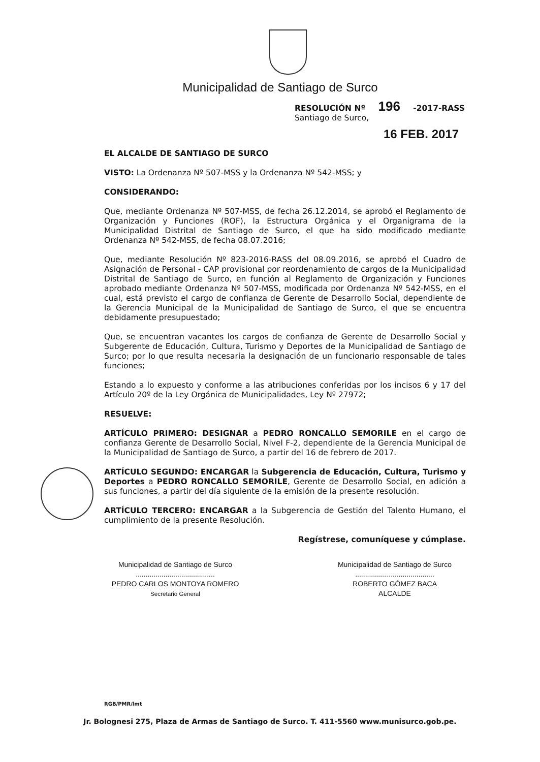Municipalidad de Santiago de Surco
RESOLUCIÓN Nº 196 -2017-RASS
Santiago de Surco,
16 FEB. 2017
EL ALCALDE DE SANTIAGO DE SURCO
VISTO: La Ordenanza Nº 507-MSS y la Ordenanza Nº 542-MSS; y
CONSIDERANDO:
Que, mediante Ordenanza Nº 507-MSS, de fecha 26.12.2014, se aprobó el Reglamento de Organización y Funciones (ROF), la Estructura Orgánica y el Organigrama de la Municipalidad Distrital de Santiago de Surco, el que ha sido modificado mediante Ordenanza Nº 542-MSS, de fecha 08.07.2016;
Que, mediante Resolución Nº 823-2016-RASS del 08.09.2016, se aprobó el Cuadro de Asignación de Personal - CAP provisional por reordenamiento de cargos de la Municipalidad Distrital de Santiago de Surco, en función al Reglamento de Organización y Funciones aprobado mediante Ordenanza Nº 507-MSS, modificada por Ordenanza Nº 542-MSS, en el cual, está previsto el cargo de confianza de Gerente de Desarrollo Social, dependiente de la Gerencia Municipal de la Municipalidad de Santiago de Surco, el que se encuentra debidamente presupuestado;
Que, se encuentran vacantes los cargos de confianza de Gerente de Desarrollo Social y Subgerente de Educación, Cultura, Turismo y Deportes de la Municipalidad de Santiago de Surco; por lo que resulta necesaria la designación de un funcionario responsable de tales funciones;
Estando a lo expuesto y conforme a las atribuciones conferidas por los incisos 6 y 17 del Artículo 20º de la Ley Orgánica de Municipalidades, Ley Nº 27972;
RESUELVE:
ARTÍCULO PRIMERO: DESIGNAR a PEDRO RONCALLO SEMORILE en el cargo de confianza Gerente de Desarrollo Social, Nivel F-2, dependiente de la Gerencia Municipal de la Municipalidad de Santiago de Surco, a partir del 16 de febrero de 2017.
ARTÍCULO SEGUNDO: ENCARGAR la Subgerencia de Educación, Cultura, Turismo y Deportes a PEDRO RONCALLO SEMORILE, Gerente de Desarrollo Social, en adición a sus funciones, a partir del día siguiente de la emisión de la presente resolución.
ARTÍCULO TERCERO: ENCARGAR a la Subgerencia de Gestión del Talento Humano, el cumplimiento de la presente Resolución.
Regístrese, comuníquese y cúmplase.
Municipalidad de Santiago de Surco
........................................
PEDRO CARLOS MONTOYA ROMERO
Secretario General
Municipalidad de Santiago de Surco
........................................
ROBERTO GÓMEZ BACA
ALCALDE
RGB/PMR/lmt
Jr. Bolognesi 275, Plaza de Armas de Santiago de Surco. T. 411-5560 www.munisurco.gob.pe.